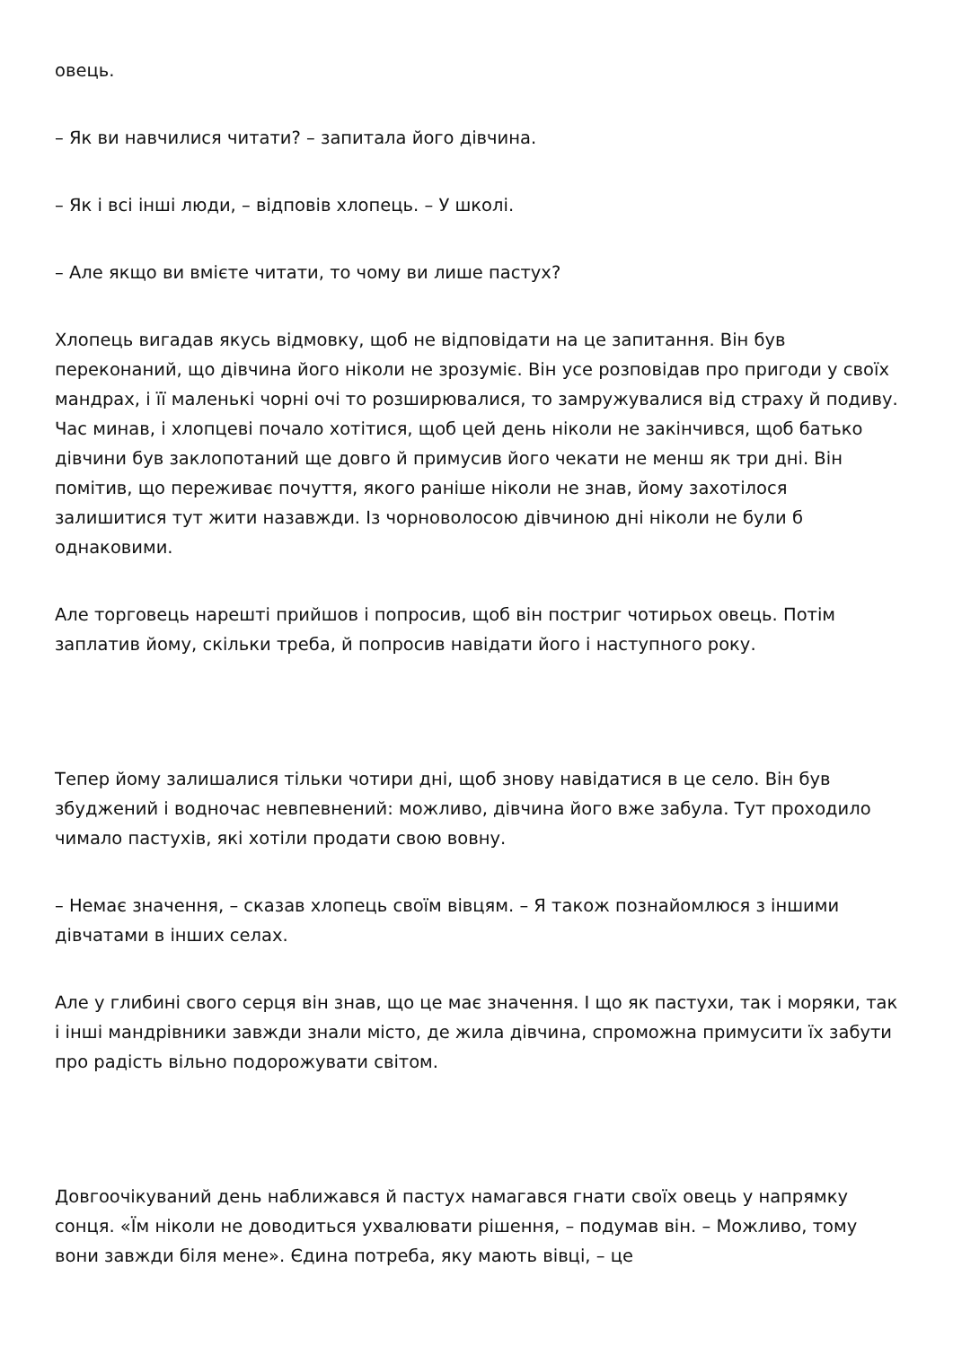овець.
– Як ви навчилися читати? – запитала його дівчина.
– Як і всі інші люди, – відповів хлопець. – У школі.
– Але якщо ви вмієте читати, то чому ви лише пастух?
Хлопець вигадав якусь відмовку, щоб не відповідати на це запитання. Він був переконаний, що дівчина його ніколи не зрозуміє. Він усе розповідав про пригоди у своїх мандрах, і її маленькі чорні очі то розширювалися, то замружувалися від страху й подиву. Час минав, і хлопцеві почало хотітися, щоб цей день ніколи не закінчився, щоб батько дівчини був заклопотаний ще довго й примусив його чекати не менш як три дні. Він помітив, що переживає почуття, якого раніше ніколи не знав, йому захотілося залишитися тут жити назавжди. Із чорноволосою дівчиною дні ніколи не були б однаковими.
Але торговець нарешті прийшов і попросив, щоб він постриг чотирьох овець. Потім заплатив йому, скільки треба, й попросив навідати його і наступного року.
Тепер йому залишалися тільки чотири дні, щоб знову навідатися в це село. Він був збуджений і водночас невпевнений: можливо, дівчина його вже забула. Тут проходило чимало пастухів, які хотіли продати свою вовну.
– Немає значення, – сказав хлопець своїм вівцям. – Я також познайомлюся з іншими дівчатами в інших селах.
Але у глибині свого серця він знав, що це має значення. І що як пастухи, так і моряки, так і інші мандрівники завжди знали місто, де жила дівчина, спроможна примусити їх забути про радість вільно подорожувати світом.
Довгоочікуваний день наближався й пастух намагався гнати своїх овець у напрямку сонця. «Їм ніколи не доводиться ухвалювати рішення, – подумав він. – Можливо, тому вони завжди біля мене». Єдина потреба, яку мають вівці, – це